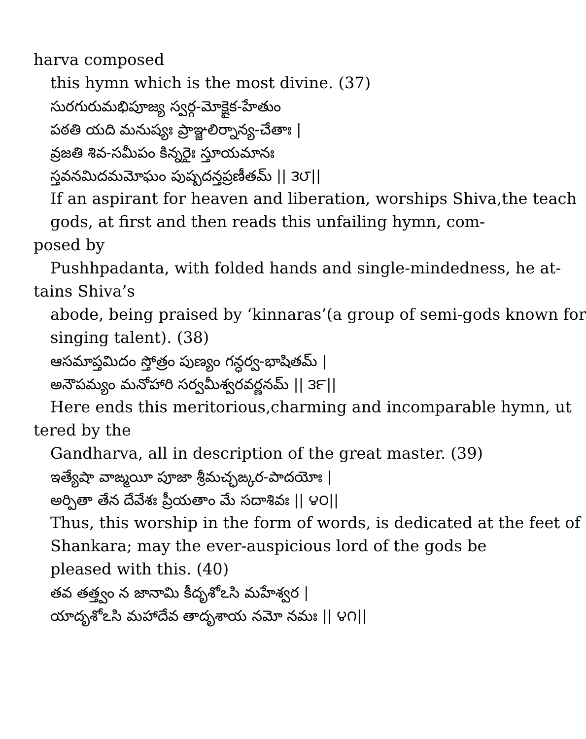harva composed
this hymn which is the most divine. (37)
సురగురుమభిపూజ్య స్వర్గ-మోక్షైక-హేతుం
పఠతి యది మనుష్యః ప్రాఞ్జలిర్నాన్య-చేతాః |
వ్రజతి శివ-సమీపం కిన్నరైః స్తూయమానః
స్తవనమిదమమోఘం పుష్పదన్తప్రణీతమ్ || ౩౮||
If an aspirant for heaven and liberation, worships Shiva,the teach
gods, at first and then reads this unfailing hymn, com-
posed by
Pushhpadanta, with folded hands and single-mindedness, he at-
tains Shiva’s
abode, being praised by ‘kinnaras’(a group of semi-gods known for
singing talent). (38)
ఆసమాప్తమిదం స్తోత్రం పుణ్యం గన్ధర్వ-భాషితమ్ |
అనౌపమ్యం మనోహారి సర్వమీశ్వరవర్ణనమ్ || ౩౯||
Here ends this meritorious,charming and incomparable hymn, ut
tered by the
Gandharva, all in description of the great master. (39)
ఇత్యేషా వాఙ్మయీ పూజా శ్రీమచ్ఛఙ్కర-పాదయోః |
అర్పితా తేన దేవేశః ప్రీయతాం మే సదాశివః || ౪౦||
Thus, this worship in the form of words, is dedicated at the feet of
Shankara; may the ever-auspicious lord of the gods be
pleased with this. (40)
తవ తత్త్వం న జానామి కీదృశోఽసి మహేశ్వర |
యాదృశోఽసి మహాదేవ తాదృశాయ నమో నమః || ౪౧||